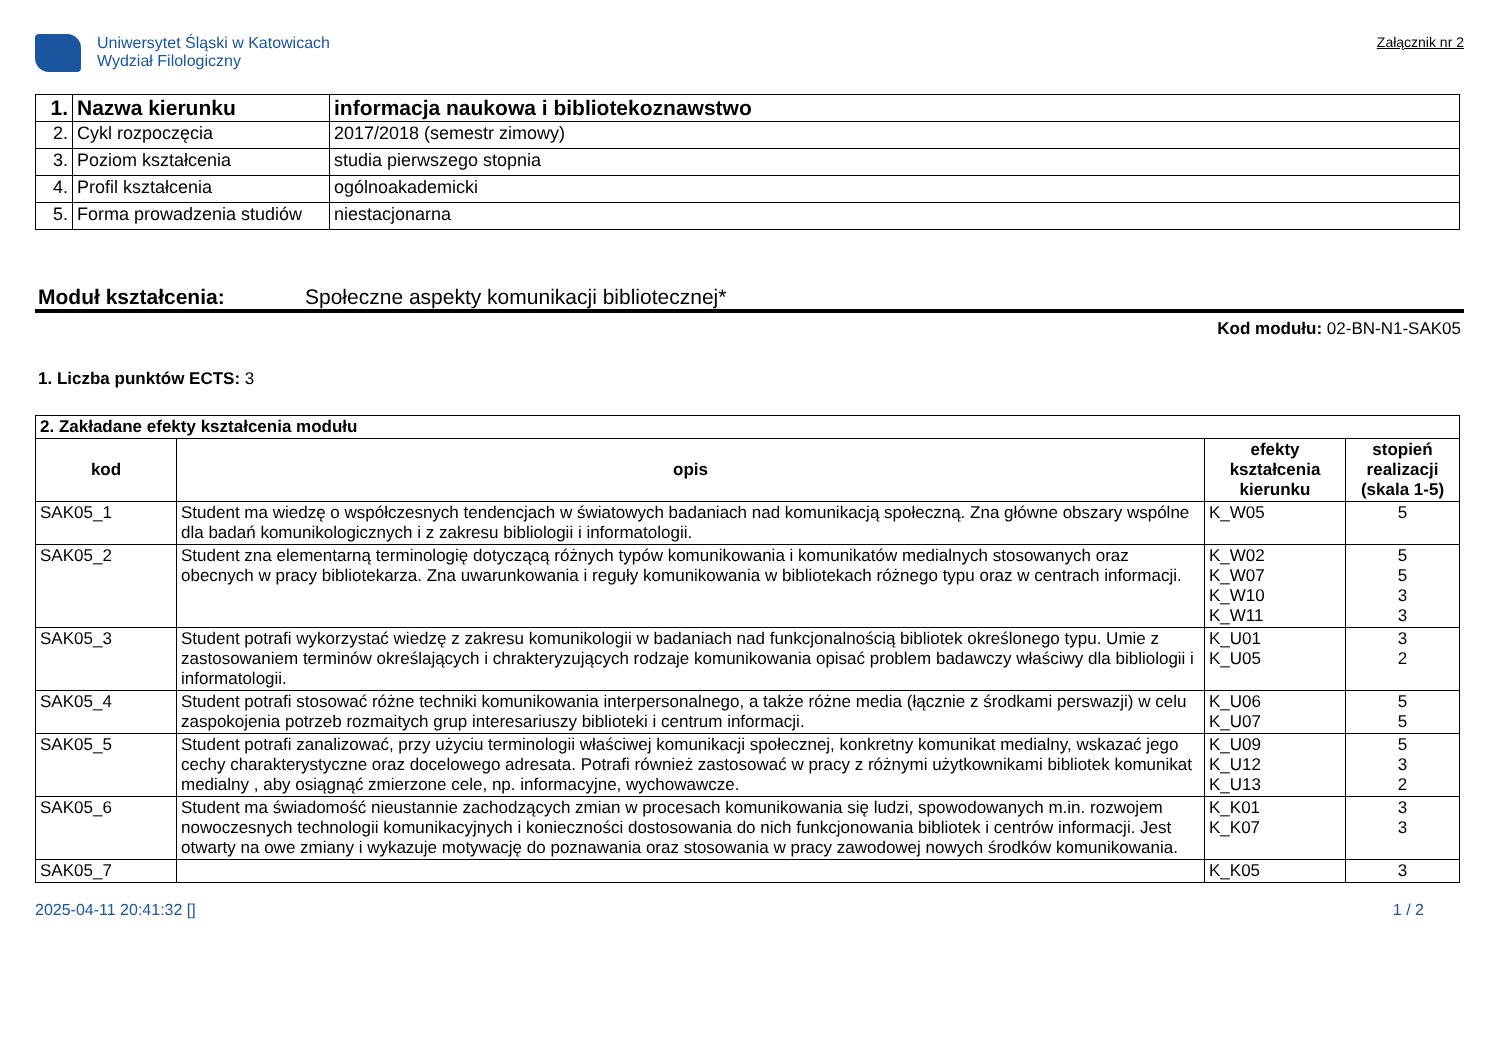Uniwersytet Śląski w Katowicach
Wydział Filologiczny
Załącznik nr 2
| 1. | Nazwa kierunku | informacja naukowa i bibliotekoznawstwo |
| 2. | Cykl rozpoczęcia | 2017/2018 (semestr zimowy) |
| 3. | Poziom kształcenia | studia pierwszego stopnia |
| 4. | Profil kształcenia | ogólnoakademicki |
| 5. | Forma prowadzenia studiów | niestacjonarna |
Moduł kształcenia: Społeczne aspekty komunikacji bibliotecznej*
Kod modułu: 02-BN-N1-SAK05
1. Liczba punktów ECTS: 3
| 2. Zakładane efekty kształcenia modułu | | | |
| kod | opis | efekty kształcenia kierunku | stopień realizacji (skala 1-5) |
| SAK05_1 | Student ma wiedzę o współczesnych tendencjach w światowych badaniach nad komunikacją społeczną. Zna główne obszary wspólne dla badań komunikologicznych i z zakresu bibliologii i informatologii. | K_W05 | 5 |
| SAK05_2 | Student zna elementarną terminologię dotyczącą różnych typów komunikowania i komunikatów medialnych stosowanych oraz obecnych w pracy bibliotekarza. Zna uwarunkowania i reguły komunikowania w bibliotekach różnego typu oraz w centrach informacji. | K_W02 K_W07 K_W10 K_W11 | 5 5 3 3 |
| SAK05_3 | Student potrafi wykorzystać wiedzę z zakresu komunikologii w badaniach nad funkcjonalnością bibliotek określonego typu. Umie z zastosowaniem terminów określających i chrakteryzujących rodzaje komunikowania opisać problem badawczy właściwy dla bibliologii i informatologii. | K_U01 K_U05 | 3 2 |
| SAK05_4 | Student potrafi stosować różne techniki komunikowania interpersonalnego, a także różne media (łącznie z środkami perswazji) w celu zaspokojenia potrzeb rozmaitych grup interesariuszy biblioteki i centrum informacji. | K_U06 K_U07 | 5 5 |
| SAK05_5 | Student potrafi zanalizować, przy użyciu terminologii właściwej komunikacji społecznej, konkretny komunikat medialny, wskazać jego cechy charakterystyczne oraz docelowego adresata. Potrafi również zastosować w pracy z różnymi użytkownikami bibliotek komunikat medialny , aby osiągnąć zmierzone cele, np. informacyjne, wychowawcze. | K_U09 K_U12 K_U13 | 5 3 2 |
| SAK05_6 | Student ma świadomość nieustannie zachodzących zmian w procesach komunikowania się ludzi, spowodowanych m.in. rozwojem nowoczesnych technologii komunikacyjnych i konieczności dostosowania do nich funkcjonowania bibliotek i centrów informacji. Jest otwarty na owe zmiany i wykazuje motywację do poznawania oraz stosowania w pracy zawodowej nowych środków komunikowania. | K_K01 K_K07 | 3 3 |
| SAK05_7 | | K_K05 | 3 |
2025-04-11 20:41:32 [] 1 / 2